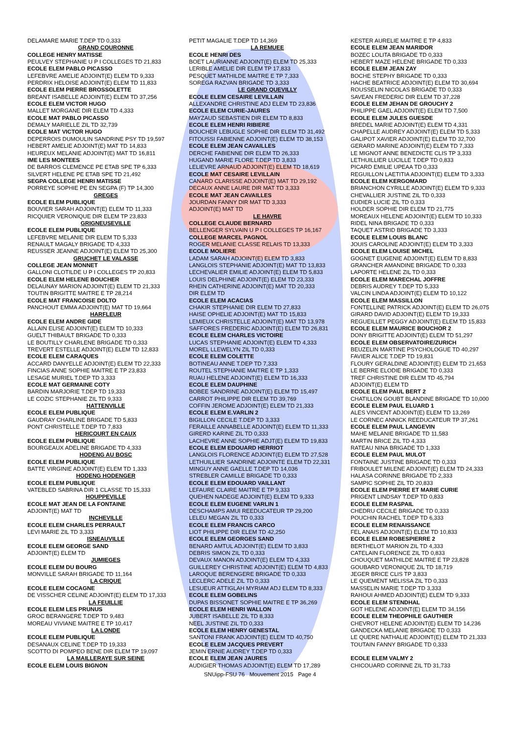DELAMARE MARIE T.DEP TD 0,333
GRAND COURONNE
COLLEGE HENRY MATISSE
PEULVEY STEPHANIE U P I COLLEGES TD 21,833
ECOLE ELEM PABLO PICASSO
LEFEBVRE AMELIE ADJOINT(E) ELEM TD 9,333
PERDRIX HELOISE ADJOINT(E) ELEM TD 11,833
ECOLE ELEM PIERRE BROSSOLETTE
BREANT ISABELLE ADJOINT(E) ELEM TD 37,256
ECOLE ELEM VICTOR HUGO
MALLET MORGANE DIR ELEM TD 4,333
ECOLE MAT PABLO PICASSO
DEMALY MARIELLE ZIL TD 32,739
ECOLE MAT VICTOR HUGO
DEPERROIS DUMOULIN SANDRINE PSY TD 19,597
HEBERT AMELIE ADJOINT(E) MAT TD 14,833
HEUREUX MELANIE ADJOINT(E) MAT TD 16,811
IME LES MONTEES
DE BARROS CLEMENCE PE ETAB SPE TP 6,333
SILVERT HELENE PE ETAB SPE TD 21,492
SEGPA COLLEGE HENRI MATISSE
PORREYE SOPHIE PE EN SEGPA (F) TP 14,300
GREGES
ECOLE ELEM PUBLIQUE
BOUVIER SARAH ADJOINT(E) ELEM TD 11,333
RICQUIER VERONIQUE DIR ELEM TP 23,833
GRIGNEUSEVILLE
ECOLE ELEM PUBLIQUE
LEFEBVRE MELANIE DIR ELEM TD 5,333
RENAULT MAGALY BRIGADE TD 4,333
REUSSER JEANNE ADJOINT(E) ELEM TD 25,300
GRUCHET LE VALASSE
COLLEGE JEAN MONNET
GALLONI CLOTILDE U P I COLLEGES TP 20,833
ECOLE ELEM HELENE BOUCHER
DELAUNAY MARION ADJOINT(E) ELEM TD 21,333
TOUTIN BRIGITTE MAITRE E TP 28,214
ECOLE MAT FRANCOISE DOLTO
PANCHOUT EMMA ADJOINT(E) MAT TD 19,664
HARFLEUR
ECOLE ELEM ANDRE GIDE
ALLAIN ELISE ADJOINT(E) ELEM TD 10,333
GUELT THIBAULT BRIGADE TD 0,333
LE BOUTILLY CHARLENE BRIGADE TD 0,333
TREVERT ESTELLE ADJOINT(E) ELEM TD 12,833
ECOLE ELEM CARAQUES
ACCARD DANYELLE ADJOINT(E) ELEM TD 22,333
FINCIAS ANNE SOPHIE MAITRE E TP 23,833
LESAGE MURIEL T.DEP TD 3,333
ECOLE MAT GERMAINE COTY
BARDIN MARJORIE T.DEP TD 19,333
LE COZIC STEPHANIE ZIL TD 9,333
HATTENVILLE
ECOLE ELEM PUBLIQUE
GAUDRAY CHARLINE BRIGADE TD 5,833
PONT CHRISTELLE T.DEP TD 7,833
HERICOURT EN CAUX
ECOLE ELEM PUBLIQUE
BOURGEAUX ADELINE BRIGADE TD 4,333
HODENG AU BOSC
ECOLE ELEM PUBLIQUE
BATTE VIRGINIE ADJOINT(E) ELEM TD 1,333
HODENG HODENGER
ECOLE ELEM PUBLIQUE
VATEBLED SABRINA DIR 1 CLASSE TD 15,333
HOUPPEVILLE
ECOLE MAT JEAN DE LA FONTAINE
ADJOINT(E) MAT TD
INCHEVILLE
ECOLE ELEM CHARLES PERRAULT
LEVI MARIE ZIL TD 3,333
ISNEAUVILLE
ECOLE ELEM GEORGE SAND
ADJOINT(E) ELEM TD
JUMIEGES
ECOLE ELEM DU BOURG
MONVILLE SARAH BRIGADE TD 11,164
LA CRIQUE
ECOLE ELEM COCAGNE
DE VISSCHER CELINE ADJOINT(E) ELEM TD 17,333
LA FEUILLIE
ECOLE ELEM LES PRUNUS
GROC BERANGERE T.DEP TD 9,483
MOREAU VIVIANE MAITRE E TP 10,417
LA LONDE
ECOLE ELEM PUBLIQUE
DESANAUX CELINE T.DEP TD 19,333
SCOTTO DI POMPEO BENE DIR ELEM TP 19,097
LA MAILLERAYE SUR SEINE
ECOLE ELEM LOUIS BIGNON
PETIT MAGALIE T.DEP TD 14,369
LA REMUEE
ECOLE HENRI DES
BOET LAURIANNE ADJOINT(E) ELEM TD 25,333
LERIBLE AMELIE DIR ELEM TP 17,833
PESQUET MATHILDE MAITRE E TP 7,333
SOREGA RAZVAN BRIGADE TD 3,333
LE GRAND QUEVILLY
ECOLE ELEM CESAIRE LEVILLAIN
ALLEXANDRE CHRISTINE ADJ ELEM TD 23,836
ECOLE ELEM CURIE-JAURES
MAYZAUD SEBASTIEN DIR ELEM TD 8,833
ECOLE ELEM HENRI RIBIERE
BOUCHER LEBUGLE SOPHIE DIR ELEM TD 31,492
FITOUSSI FABIENNE ADJOINT(E) ELEM TD 38,153
ECOLE ELEM JEAN CAVAILLES
DERCHE FABIENNE DIR ELEM TD 26,333
HUGAND MARIE FLORE T.DEP TD 3,833
LELIEVRE ARNAUD ADJOINT(E) ELEM TD 18,619
ECOLE MAT CESAIRE LEVILLAIN
CANARD CLARISSE ADJOINT(E) MAT TD 29,192
DECAUX ANNE LAURE DIR MAT TD 3,333
ECOLE MAT JEAN CAVAILLES
JOURDAN FANNY DIR MAT TD 3,333
ADJOINT(E) MAT TD
LE HAVRE
COLLEGE CLAUDE BERNARD
BELLENGER SYLVAIN U P I COLLEGES TP 16,167
COLLEGE MARCEL PAGNOL
ROGER MELANIE CLASSE RELAIS TD 13,333
ECOLE MOLIERE
LADAM SARAH ADJOINT(E) ELEM TD 3,833
LANGLOIS STEPHANIE ADJOINT(E) MAT TD 13,833
LECHEVALIER EMILIE ADJOINT(E) ELEM TD 5,833
LOUIS DELPHINE ADJOINT(E) ELEM TD 23,333
RHEIN CATHERINE ADJOINT(E) MAT TD 20,333
DIR ELEM TD
ECOLE ELEM ACACIAS
CHAKIR STEPHANIE DIR ELEM TD 27,833
HAISE OPHELIE ADJOINT(E) MAT TD 15,833
LEMIEUX CHRISTELLE ADJOINT(E) MAT TD 13,978
SAFFORES FREDERIC ADJOINT(E) ELEM TD 26,831
ECOLE ELEM CHARLES VICTOIRE
LUCAS STEPHANIE ADJOINT(E) ELEM TD 4,333
MOREL LLEWELYN ZIL TD 0,333
ECOLE ELEM COLETTE
BOTINEAU ANNE T.DEP TD 7,333
ROUTEL STEPHANIE MAITRE E TP 1,333
RUAU HELENE ADJOINT(E) ELEM TD 16,333
ECOLE ELEM DAUPHINE
BOBEE SANDRINE ADJOINT(E) ELEM TD 15,497
CARROT PHILIPPE DIR ELEM TD 39,769
COFFIN JEROME ADJOINT(E) ELEM TD 21,333
ECOLE ELEM E.VARLIN 2
BIGILLON CECILE T.DEP TD 3,333
FERAILLE ANNABELLE ADJOINT(E) ELEM TD 11,333
GIRERD KARINE ZIL TD 0,333
LACHEVRE ANNE SOPHIE ADJT(E) ELEM TD 19,833
ECOLE ELEM EDOUARD HERRIOT
LANGLOIS FLORENCE ADJOINT(E) ELEM TD 27,528
LETHUILLIER SANDRINE ADJOINTE ELEM TD 22,331
MINGUY ANNE GAELLE T.DEP TD 14,036
STREBLER CAMILLE BRIGADE TD 0,333
ECOLE ELEM EDOUARD VAILLANT
LEFAURE CLAIRE MAITRE E TP 9,333
QUEHEN NADEGE ADJOINT(E) ELEM TD 9,333
ECOLE ELEM EUGENE VARLIN 1
DESCHAMPS AMUI REEDUCATEUR TP 29,200
LELEU MEGAN ZIL TD 0,333
ECOLE ELEM FRANCIS CARCO
LIOT PHILIPPE DIR ELEM TD 42,250
ECOLE ELEM GEORGES SAND
BENARD AMTUL ADJOINT(E) ELEM TD 3,833
DEBRIS SIMON ZIL TD 0,333
DEVAUX MANON ADJOINT(E) ELEM TD 4,333
GUILLEREY CHRISTINE ADJOINT(E) ELEM TD 4,833
LAROQUE BERENGERE BRIGADE TD 0,333
LECLERC ADELE ZIL TD 0,333
LESUEUR ATTIGLAH MYRIAM ADJ ELEM TD 8,333
ECOLE ELEM GOBELINS
DUPAS BISSONET SOPHIE MAITRE E TP 36,269
ECOLE ELEM HENRI WALLON
JUBERT ISABELLE ZIL TD 8,333
NEEL JUSTINE ZIL TD 0,333
ECOLE ELEM HENRY GENESTAL
SANTONI FRANK ADJOINT(E) ELEM TD 40,750
ECOLE ELEM JACQUES PREVERT
JEMIN ERNIE AUDREY T.DEP TD 0,333
ECOLE ELEM JEAN JAURES
AUDIGIER THOMAS ADJOINT(E) ELEM TD 17,289
KESTER AURELIE MAITRE E TP 4,833
ECOLE ELEM JEAN MARIDOR
BOZEC LOLITA BRIGADE TD 0,333
HEBERT MAZE HELENE BRIGADE TD 0,333
ECOLE ELEM JEAN ZAY
BOCHE STEPHY BRIGADE TD 0,333
HACHE BEATRICE ADJOINT(E) ELEM TD 30,694
ROUSSELIN NICOLAS BRIGADE TD 0,333
SAVEAN FREDERIC DIR ELEM TD 37,228
ECOLE ELEM JEHAN DE GROUCHY 2
PHILIPPE GAEL ADJOINT(E) ELEM TD 7,500
ECOLE ELEM JULES GUESDE
BREDEL MARIE ADJOINT(E) ELEM TD 4,331
CHAPELLE AUDREY ADJOINT(E) ELEM TD 5,333
GALIPOT XAVIER ADJOINT(E) ELEM TD 32,700
GERARD MARINE ADJOINT(E) ELEM TD 7,333
LE MIGNOT ANNE BENEDICTE CLIS TP 3,333
LETHUILLIER LUCILLE T.DEP TD 0,833
PICARD EMILIE UPEAA TD 0,333
REGUILLON LAETITIA ADJOINT(E) ELEM TD 3,333
ECOLE ELEM KERGOMARD
BRIANCHON CYRILLE ADJOINT(E) ELEM TD 9,333
CHEVALLIER JUSTINE ZIL TD 0,333
EUDIER LUCIE ZIL TD 0,333
HOLDER SOPHIE DIR ELEM TD 21,775
MOREAUX HELENE ADJOINT(E) ELEM TD 10,333
RIDEL NINA BRIGADE TD 0,333
TAQUET ASTRID BRIGADE TD 3,333
ECOLE ELEM LOUIS BLANC
JOUIS CAROLINE ADJOINT(E) ELEM TD 3,333
ECOLE ELEM LOUISE MICHEL
GOGNET EUGENIE ADJOINT(E) ELEM TD 8,833
GRANCHER AMANDINE BRIGADE TD 0,333
LAPORTE HELENE ZIL TD 0,333
ECOLE ELEM MARECHAL JOFFRE
DEBRIS AUDREY T.DEP TD 5,333
VALCIN LINDA ADJOINT(E) ELEM TD 10,122
ECOLE ELEM MASSILLON
FONTELLINE PATRICK ADJOINT(E) ELEM TD 26,075
GIRARD DAVID ADJOINT(E) ELEM TD 19,333
REGUEILLET PEGGY ADJOINT(E) ELEM TD 15,833
ECOLE ELEM MAURICE BOUCHOR 2
DONY BRIGITTE ADJOINT(E) ELEM TD 51,297
ECOLE ELEM OBSERVATOIRE/ZURICH
BEUZELIN MARTINE PSYCHOLOGUE TD 40,297
FAVIER ALICE T.DEP TD 19,831
FLOURY GERALDINE ADJOINT(E) ELEM TD 21,653
LE BERRE ELODIE BRIGADE TD 0,333
TREF CHRISTINE DIR ELEM TD 45,794
ADJOINT(E) ELEM TD
ECOLE ELEM PAUL BERT 2
CHATILLON GOUBT BLANDINE BRIGADE TD 10,000
ECOLE ELEM PAUL ELUARD 1
ALES VINCENT ADJOINT(E) ELEM TD 13,269
LE CORNEC ANNICK REEDUCATEUR TP 37,261
ECOLE ELEM PAUL LANGEVIN
MAHE MELANIE BRIGADE TD 11,583
MARTIN BRICE ZIL TD 4,333
RATEAU NINA BRIGADE TD 1,333
ECOLE ELEM PAUL MULOT
FONTAINE JUSTINE BRIGADE TD 0,333
FRIBOULET MILENE ADJOINT(E) ELEM TD 24,333
HALASA CORINNE BRIGADE TD 2,333
SAMPIC SOPHIE ZIL TD 20,833
ECOLE ELEM PIERRE ET MARIE CURIE
PRIGENT LINDSAY T.DEP TD 0,833
ECOLE ELEM RASPAIL
CHEDRU CECILE BRIGADE TD 0,333
POUCHIN RACHEL T.DEP TD 6,333
ECOLE ELEM RENAISSANCE
FEL ANAIS ADJOINT(E) ELEM TD 10,833
ECOLE ELEM ROBESPIERRE 2
BERTHELOT MARION ZIL TD 4,333
CATELAIN FLORENCE ZIL TD 0,833
CHOUQUET MATHILDE MAITRE E TP 23,828
GOUBARD VERONIQUE ZIL TD 18,719
JEGER BRICE CLIS TP 3,833
LE QUEMENT MELISSA ZIL TD 0,333
MASSELIN MARIE T.DEP TD 3,333
RAHOUI AHMED ADJOINT(E) ELEM TD 9,333
ECOLE ELEM STENDHAL
GOT HELENE ADJOINT(E) ELEM TD 34,156
ECOLE ELEM THEOPHILE GAUTHIER
CHEVROT HELENE ADJOINT(E) ELEM TD 14,236
GANDECKA MELANIE BRIGADE TD 0,333
LE QUERE NATHALIE ADJOINT(E) ELEM TD 21,333
TOUTAIN FANNY BRIGADE TD 0,333
ECOLE ELEM VALMY 2
CHICOUARD CORINNE ZIL TD 31,733
SNUipp-FSU 76 Mouvement 2015 Page 4